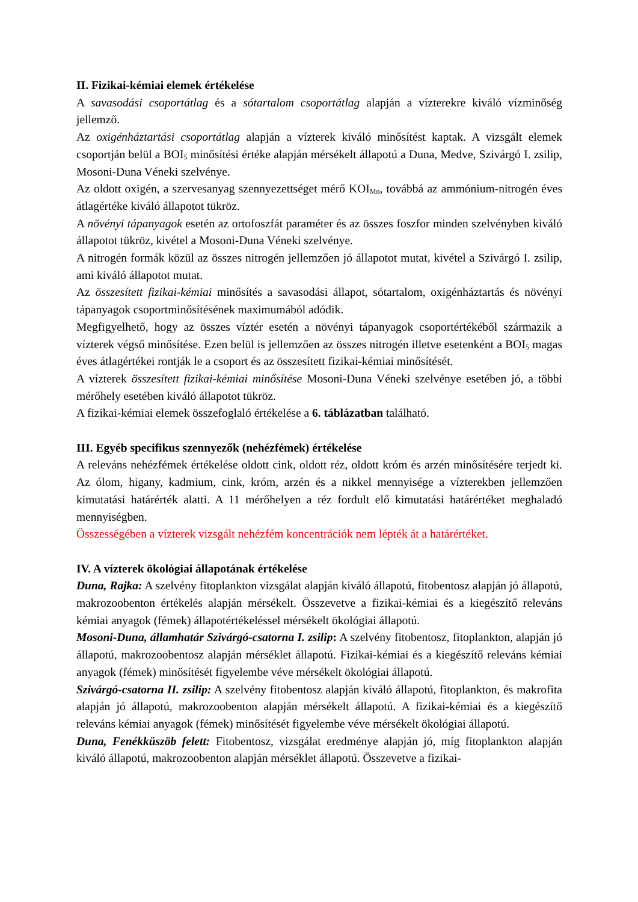II. Fizikai-kémiai elemek értékelése
A savasodási csoportátlag és a sótartalom csoportátlag alapján a vízterekre kiváló vízminőség jellemző.
Az oxigénháztartási csoportátlag alapján a vízterek kiváló minősítést kaptak. A vizsgált elemek csoportján belül a BOI<sub>5</sub> minősítési értéke alapján mérsékelt állapotú a Duna, Medve, Szivárgó I. zsilip, Mosoni-Duna Véneki szelvénye.
Az oldott oxigén, a szervesanyag szennyezettséget mérő KOI<sub>Mn</sub>, továbbá az ammónium-nitrogén éves átlagértéke kiváló állapotot tükröz.
A növényi tápanyagok esetén az ortofoszfát paraméter és az összes foszfor minden szelvényben kiváló állapotot tükröz, kivétel a Mosoni-Duna Véneki szelvénye.
A nitrogén formák közül az összes nitrogén jellemzően jó állapotot mutat, kivétel a Szivárgó I. zsilip, ami kiváló állapotot mutat.
Az összesített fizikai-kémiai minősítés a savasodási állapot, sótartalom, oxigénháztartás és növényi tápanyagok csoportminősítésének maximumából adódik.
Megfigyelhető, hogy az összes víztér esetén a növényi tápanyagok csoportértékéből származik a vízterek végső minősítése. Ezen belül is jellemzően az összes nitrogén illetve esetenként a BOI<sub>5</sub> magas éves átlagértékei rontják le a csoport és az összesített fizikai-kémiai minősítését.
A vízterek összesített fizikai-kémiai minősítése Mosoni-Duna Véneki szelvénye esetében jó, a többi mérőhely esetében kiváló állapotot tükröz.
A fizikai-kémiai elemek összefoglaló értékelése a 6. táblázatban található.
III. Egyéb specifikus szennyezők (nehézfémek) értékelése
A releváns nehézfémek értékelése oldott cink, oldott réz, oldott króm és arzén minősítésére terjedt ki. Az ólom, higany, kadmium, cink, króm, arzén és a nikkel mennyisége a vízterekben jellemzően kimutatási határérték alatti. A 11 mérőhelyen a réz fordult elő kimutatási határértéket meghaladó mennyiségben.
Összességében a vízterek vizsgált nehézfém koncentrációk nem lépték át a határértéket.
IV. A vízterek ökológiai állapotának értékelése
Duna, Rajka: A szelvény fitoplankton vizsgálat alapján kiváló állapotú, fitobentosz alapján jó állapotú, makrozoobenton értékelés alapján mérsékelt. Összevetve a fizikai-kémiai és a kiegészítő releváns kémiai anyagok (fémek) állapotértékeléssel mérsékelt ökológiai állapotú.
Mosoni-Duna, államhatár Szivárgó-csatorna I. zsilip: A szelvény fitobentosz, fitoplankton, alapján jó állapotú, makrozoobentosz alapján mérséklet állapotú. Fizikai-kémiai és a kiegészítő releváns kémiai anyagok (fémek) minősítését figyelembe véve mérsékelt ökológiai állapotú.
Szivárgó-csatorna II. zsilip: A szelvény fitobentosz alapján kiváló állapotú, fitoplankton, és makrofita alapján jó állapotú, makrozoobenton alapján mérsékelt állapotú. A fizikai-kémiai és a kiegészítő releváns kémiai anyagok (fémek) minősítését figyelembe véve mérsékelt ökológiai állapotú.
Duna, Fenékküszöb felett: Fitobentosz, vizsgálat eredménye alapján jó, míg fitoplankton alapján kiváló állapotú, makrozoobenton alapján mérséklet állapotú. Összevetve a fizikai-